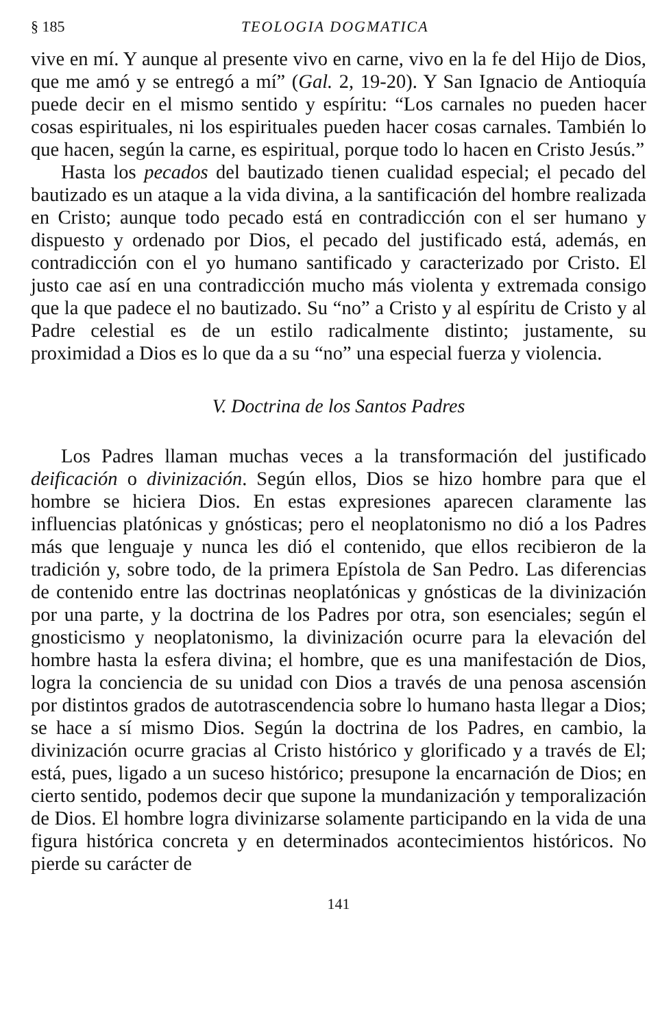§ 185 TEOLOGIA DOGMATICA
vive en mí. Y aunque al presente vivo en carne, vivo en la fe del Hijo de Dios, que me amó y se entregó a mí” (Gal. 2, 19-20). Y San Ignacio de Antioquía puede decir en el mismo sentido y espíritu: “Los carnales no pueden hacer cosas espirituales, ni los espirituales pueden hacer cosas carnales. También lo que hacen, según la carne, es espiritual, porque todo lo hacen en Cristo Jesús.”
Hasta los pecados del bautizado tienen cualidad especial; el pecado del bautizado es un ataque a la vida divina, a la santificación del hombre realizada en Cristo; aunque todo pecado está en contradicción con el ser humano y dispuesto y ordenado por Dios, el pecado del justificado está, además, en contradicción con el yo humano santificado y caracterizado por Cristo. El justo cae así en una contradicción mucho más violenta y extremada consigo que la que padece el no bautizado. Su “no” a Cristo y al espíritu de Cristo y al Padre celestial es de un estilo radicalmente distinto; justamente, su proximidad a Dios es lo que da a su “no” una especial fuerza y violencia.
V. Doctrina de los Santos Padres
Los Padres llaman muchas veces a la transformación del justificado deificación o divinización. Según ellos, Dios se hizo hombre para que el hombre se hiciera Dios. En estas expresiones aparecen claramente las influencias platónicas y gnósticas; pero el neoplatonismo no dió a los Padres más que lenguaje y nunca les dió el contenido, que ellos recibieron de la tradición y, sobre todo, de la primera Epístola de San Pedro. Las diferencias de contenido entre las doctrinas neoplatónicas y gnósticas de la divinización por una parte, y la doctrina de los Padres por otra, son esenciales; según el gnosticismo y neoplatonismo, la divinización ocurre para la elevación del hombre hasta la esfera divina; el hombre, que es una manifestación de Dios, logra la conciencia de su unidad con Dios a través de una penosa ascensión por distintos grados de autotrascendencia sobre lo humano hasta llegar a Dios; se hace a sí mismo Dios. Según la doctrina de los Padres, en cambio, la divinización ocurre gracias al Cristo histórico y glorificado y a través de El; está, pues, ligado a un suceso histórico; presupone la encarnación de Dios; en cierto sentido, podemos decir que supone la mundanización y temporalización de Dios. El hombre logra divinizarse solamente participando en la vida de una figura histórica concreta y en determinados acontecimientos históricos. No pierde su carácter de
141